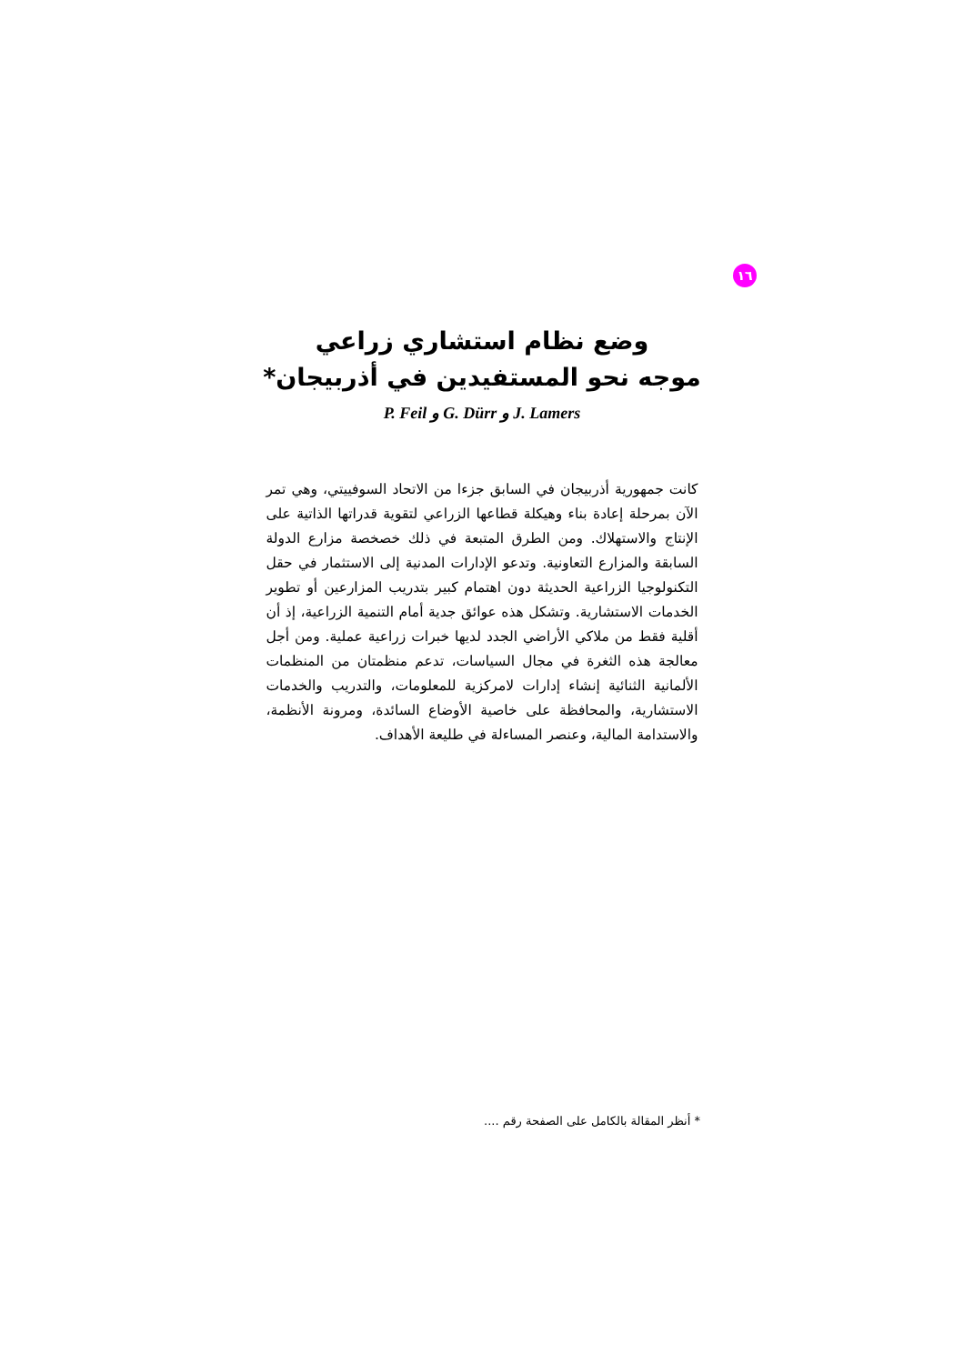١٦
وضع نظام استشاري زراعي
موجه نحو المستفيدين في أذربيجان*
P. Feil و G. Dürr و J. Lamers
كانت جمهورية أذربيجان في السابق جزءا من الاتحاد السوفييتي، وهي تمر الآن بمرحلة إعادة بناء وهيكلة قطاعها الزراعي لتقوية قدراتها الذاتية على الإنتاج والاستهلاك. ومن الطرق المتبعة في ذلك خصخصة مزارع الدولة السابقة والمزارع التعاونية. وتدعو الإدارات المدنية إلى الاستثمار في حقل التكنولوجيا الزراعية الحديثة دون اهتمام كبير بتدريب المزارعين أو تطوير الخدمات الاستشارية. وتشكل هذه عوائق جدية أمام التنمية الزراعية، إذ أن أقلية فقط من ملاكي الأراضي الجدد لديها خبرات زراعية عملية. ومن أجل معالجة هذه الثغرة في مجال السياسات، تدعم منظمتان من المنظمات الألمانية الثنائية إنشاء إدارات لامركزية للمعلومات، والتدريب والخدمات الاستشارية، والمحافظة على خاصية الأوضاع السائدة، ومرونة الأنظمة، والاستدامة المالية، وعنصر المساءلة في طليعة الأهداف.
* أنظر المقالة بالكامل على الصفحة رقم ....